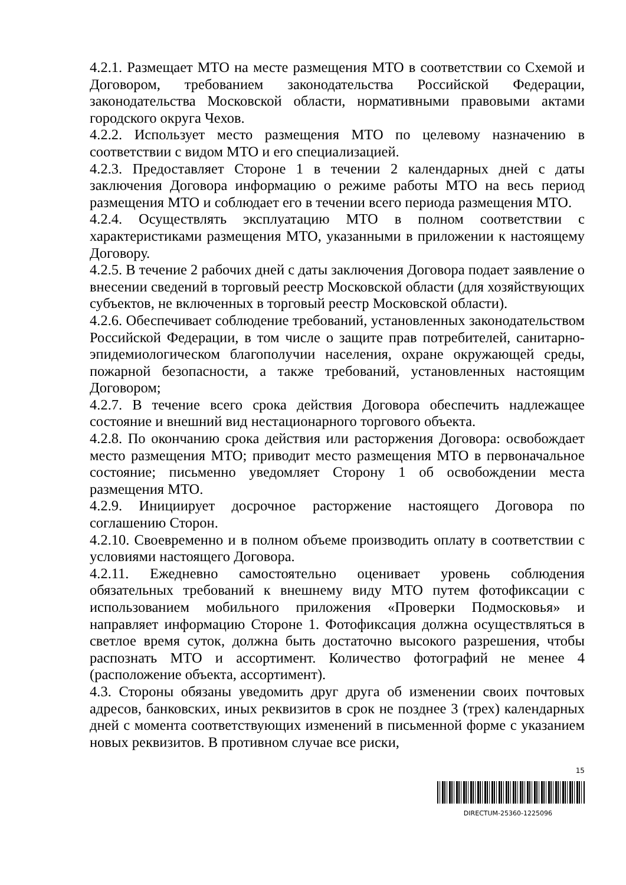4.2.1. Размещает МТО на месте размещения МТО в соответствии со Схемой и Договором, требованием законодательства Российской Федерации, законодательства Московской области, нормативными правовыми актами городского округа Чехов.
4.2.2. Использует место размещения МТО по целевому назначению в соответствии с видом МТО и его специализацией.
4.2.3. Предоставляет Стороне 1 в течении 2 календарных дней с даты заключения Договора информацию о режиме работы МТО на весь период размещения МТО и соблюдает его в течении всего периода размещения МТО.
4.2.4. Осуществлять эксплуатацию МТО в полном соответствии с характеристиками размещения МТО, указанными в приложении к настоящему Договору.
4.2.5. В течение 2 рабочих дней с даты заключения Договора подает заявление о внесении сведений в торговый реестр Московской области (для хозяйствующих субъектов, не включенных в торговый реестр Московской области).
4.2.6. Обеспечивает соблюдение требований, установленных законодательством Российской Федерации, в том числе о защите прав потребителей, санитарно-эпидемиологическом благополучии населения, охране окружающей среды, пожарной безопасности, а также требований, установленных настоящим Договором;
4.2.7. В течение всего срока действия Договора обеспечить надлежащее состояние и внешний вид нестационарного торгового объекта.
4.2.8. По окончанию срока действия или расторжения Договора: освобождает место размещения МТО; приводит место размещения МТО в первоначальное состояние; письменно уведомляет Сторону 1 об освобождении места размещения МТО.
4.2.9. Инициирует досрочное расторжение настоящего Договора по соглашению Сторон.
4.2.10. Своевременно и в полном объеме производить оплату в соответствии с условиями настоящего Договора.
4.2.11. Ежедневно самостоятельно оценивает уровень соблюдения обязательных требований к внешнему виду МТО путем фотофиксации с использованием мобильного приложения «Проверки Подмосковья» и направляет информацию Стороне 1. Фотофиксация должна осуществляться в светлое время суток, должна быть достаточно высокого разрешения, чтобы распознать МТО и ассортимент. Количество фотографий не менее 4 (расположение объекта, ассортимент).
4.3. Стороны обязаны уведомить друг друга об изменении своих почтовых адресов, банковских, иных реквизитов в срок не позднее 3 (трех) календарных дней с момента соответствующих изменений в письменной форме с указанием новых реквизитов. В противном случае все риски,
15
DIRECTUM-25360-1225096